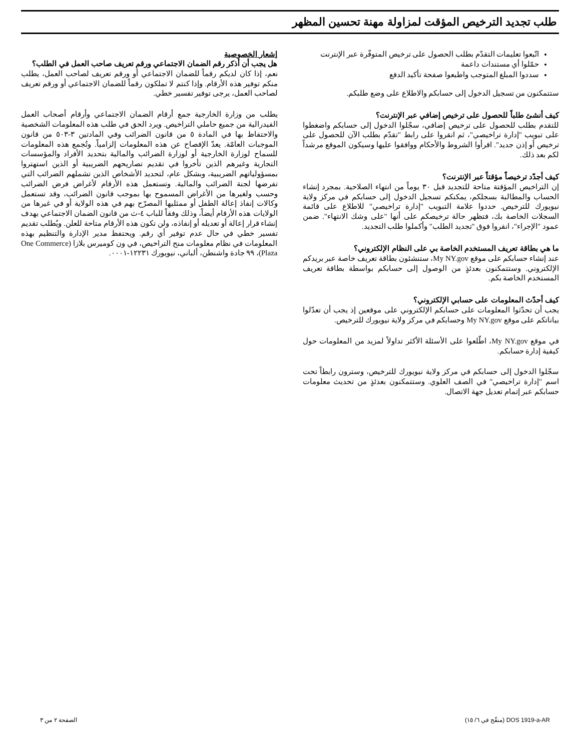طلب تجديد الترخيص المؤقت لمزاولة مهنة تحسين المظهر
اتّبعوا تعليمات التقدّم بطلب الحصول على ترخيص المتوفّرة عبر الإنترنت
حمّلوا أي مستندات داعمة
سددوا المبلغ المتوجب واطبعوا صفحة تأكيد الدفع
ستتمكنون من تسجيل الدخول إلى حسابكم والاطلاع على وضع طلبكم.
كيف أنشئ طلباً للحصول على ترخيص إضافي عبر الإنترنت؟
للتقدم بطلب للحصول على ترخيص إضافي، سجّلوا الدخول إلى حسابكم واضغطوا على تبويب "إدارة تراخيصي"، ثم انقروا على رابط "تقدّم بطلب الآن للحصول على ترخيص أو إذن جديد". اقرأوا الشروط والأحكام ووافقوا عليها وسيكون الموقع مرشداً لكم بعد ذلك.
كيف أجدّد ترخيصاً مؤقتاً عبر الإنترنت؟
إن التراخيص المؤقتة متاحة للتجديد قبل ٣٠ يوماً من انتهاء الصلاحية. بمجرد إنشاء الحساب والمطالبة بسجلكم، يمكنكم تسجيل الدخول إلى حسابكم في مركز ولاية نيويورك للترخيص. حددوا علامة التبويب "إدارة تراخيصي" للاطلاع على قائمة السجلات الخاصة بك، فتظهر حالة ترخيصكم على أنها "على وشك الانتهاء". ضمن عمود "الإجراء"، انقروا فوق "تجديد الطلب" وأكملوا طلب التجديد.
ما هي بطاقة تعريف المستخدم الخاصة بي على النظام الإلكتروني؟
عند إنشاء حسابكم على موقع My NY.gov، ستنشئون بطاقة تعريف خاصة عبر بريدكم الإلكتروني. وستتمكنون بعدئذٍ من الوصول إلى حسابكم بواسطة بطاقة تعريف المستخدم الخاصة بكم.
كيف أحدّث المعلومات على حسابي الإلكتروني؟
يجب أن تحدّثوا المعلومات على حسابكم الإلكتروني على موقعين إذ يجب أن تعدّلوا بياناتكم على موقع My NY.gov وحسابكم في مركز ولاية نيويورك للترخيص.
في موقع My NY.gov، اطّلعوا على الأسئلة الأكثر تداولاً لمزيد من المعلومات حول كيفية إدارة حسابكم.
سجّلوا الدخول إلى حسابكم في مركز ولاية نيويورك للترخيص، وسترون رابطاً تحت اسم "إدارة تراخيصي" في الصف العلوي. وستتمكنون بعدئذٍ من تحديث معلومات حسابكم عبر إتمام تعديل جهة الاتصال.
إشعار الخصوصية
هل يجب أن أذكر رقم الضمان الاجتماعي ورقم تعريف صاحب العمل في الطلب؟
نعم، إذا كان لديكم رقماً للضمان الاجتماعي أو ورقم تعريف لصاحب العمل، يطلب منكم توفير هذه الأرقام. وإذا كنتم لا تملكون رقماً للضمان الاجتماعي أو ورقم تعريف لصاحب العمل، يرجى توفير تفسير خطي.
يطلب من وزارة الخارجية جمع أرقام الضمان الاجتماعي وأرقام أصحاب العمل الفيدرالية من جميع حاملي التراخيص. ويرد الحق في طلب هذه المعلومات الشخصية والاحتفاظ بها في المادة ٥ من قانون الضرائب وفي المادتين ٣-٥٠٣ من قانون الموجبات العامّة. يعدّ الإفصاح عن هذه المعلومات إلزامياً. وتُجمع هذه المعلومات للسماح لوزارة الخارجية أو لوزارة الضرائب والمالية بتحديد الأفراد والمؤسسات التجارية وغيرهم الذين تأخروا في تقديم تصاريحهم الضريبية أو الذين استهتروا بمسؤولياتهم الضريبية، وبشكل عام، لتحديد الأشخاص الذين تشملهم الضرائب التي تفرضها لجنة الضرائب والمالية. وتستعمل هذه الأرقام لأغراض فرض الضرائب وحسب ولغيرها من الأغراض المسموح بها بموجب قانون الضرائب، وقد تستعمل وكالات إنفاذ إعالة الطفل أو ممثليها المصرّح بهم في هذه الولاية أو في غيرها من الولايات هذه الأرقام أيضاً، وذلك وفقاً للباب ٤-ث من قانون الضمان الاجتماعي بهدف إنشاء قرار إعالة أو تعديله أو إنفاذه، ولن تكون هذه الأرقام متاحة للعلن. ويُطلب تقديم تفسير خطي في حال عدم توفير أي رقم. ويحتفظ مدير الإدارة والتنظيم بهذه المعلومات في نظام معلومات منح التراخيص، في ون كوميرس بلازا (One Commerce Plaza)، ٩٩ جادة واشنطن، ألباني، نيويورك ١٢٢٣١-٠٠٠١.
DOS 1919-a-AR (منقّح في ٦/ ١٥) الصفحة ٢ من ٣